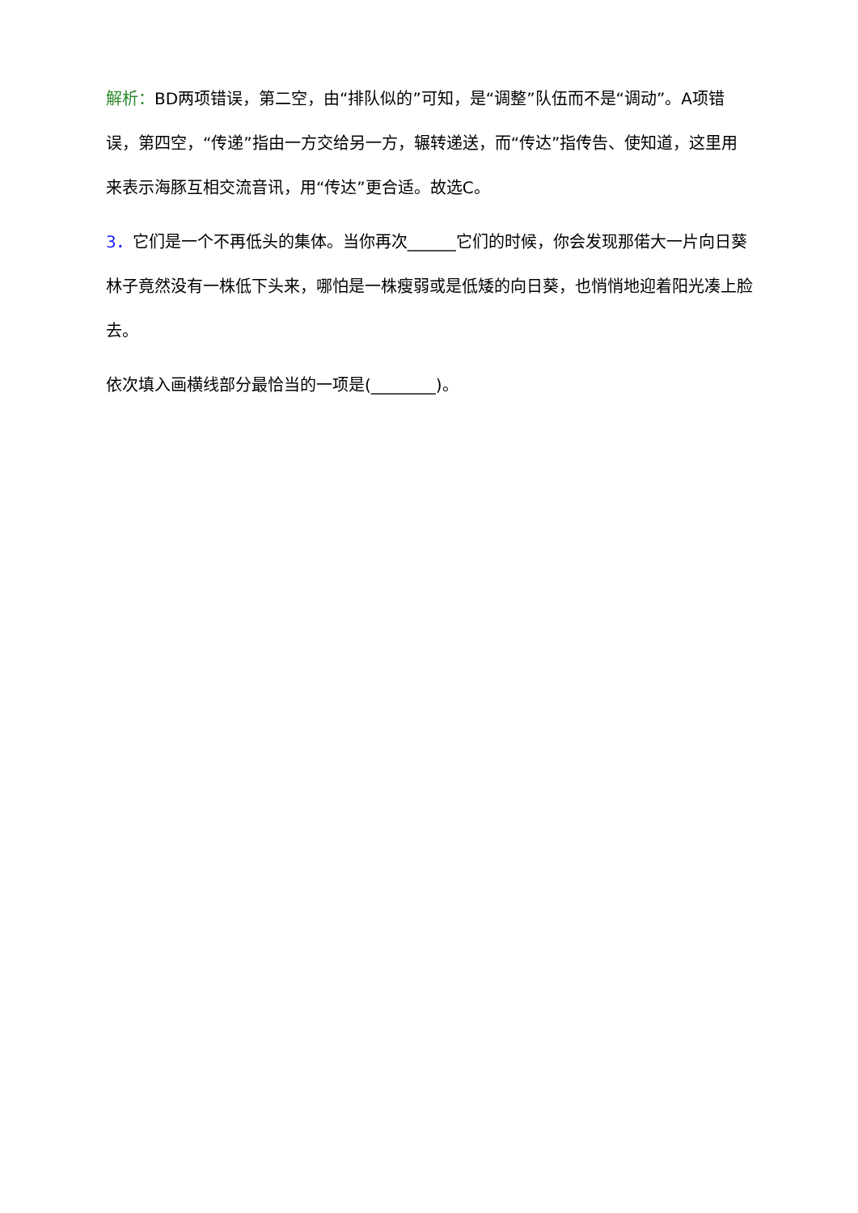解析：BD两项错误，第二空，由“排队似的”可知，是“调整”队伍而不是“调动”。A项错误，第四空，“传递”指由一方交给另一方，辗转递送，而“传达”指传告、使知道，这里用来表示海豚互相交流音讯，用“传达”更合适。故选C。
3．它们是一个不再低头的集体。当你再次______它们的时候，你会发现那偌大一片向日葵林子竟然没有一株低下头来，哪怕是一株瘦弱或是低矮的向日葵，也悄悄地迎着阳光凑上脸去。
依次填入画横线部分最恰当的一项是(________)。